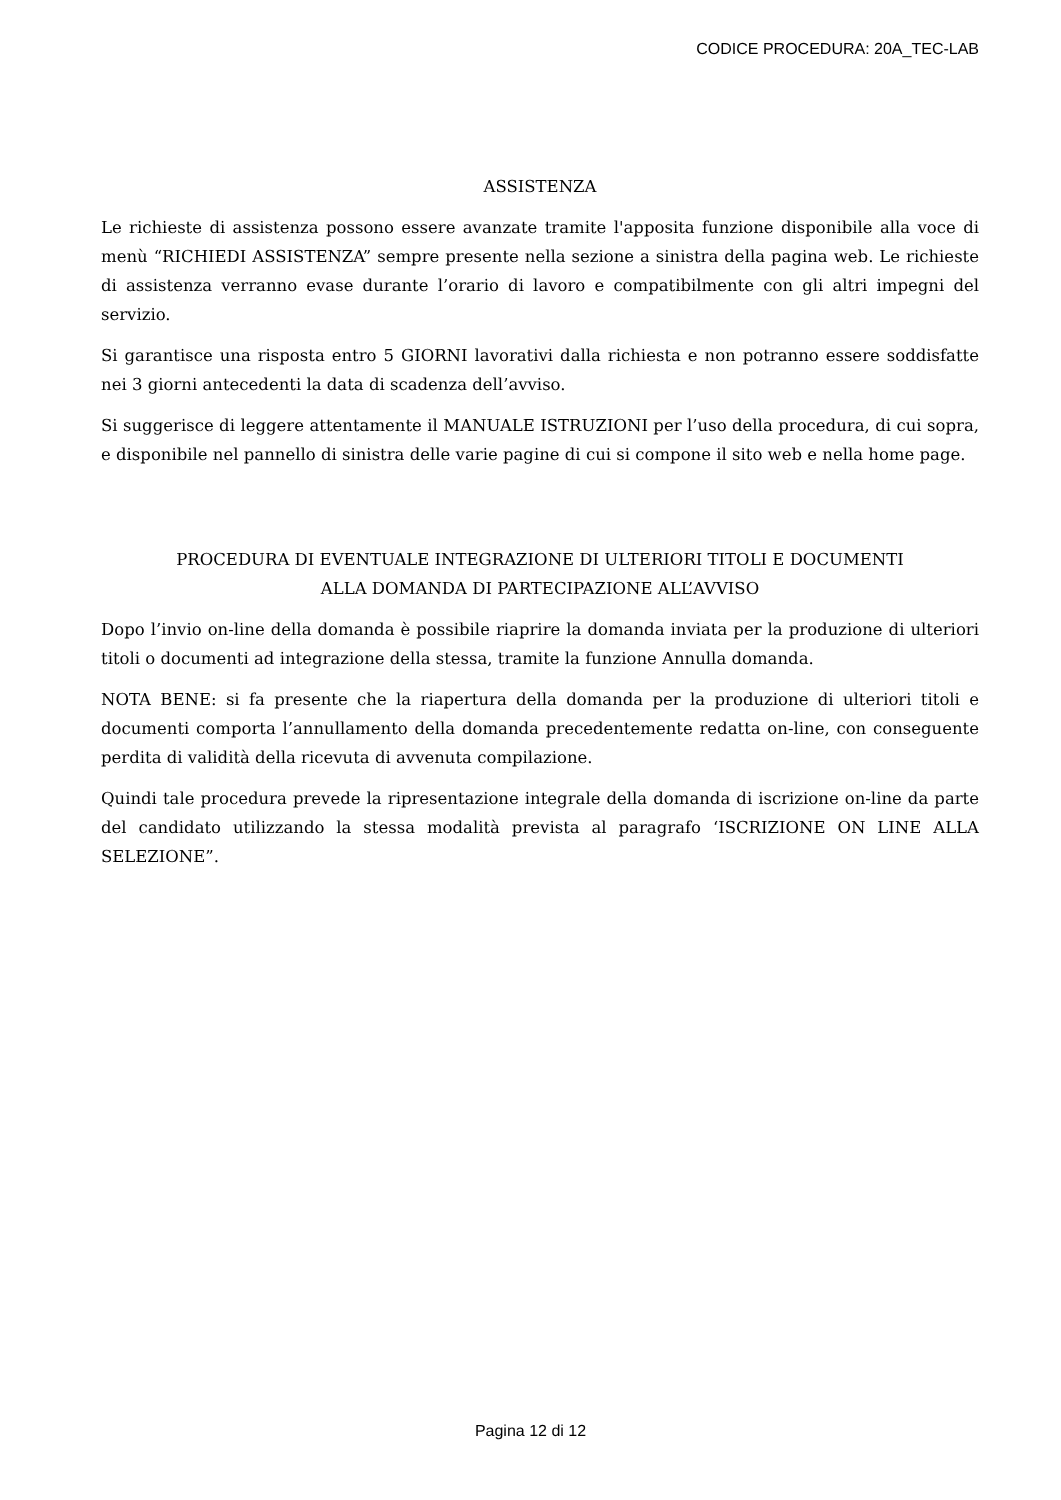CODICE PROCEDURA: 20A_TEC-LAB
ASSISTENZA
Le richieste di assistenza possono essere avanzate tramite l'apposita funzione disponibile alla voce di menù “RICHIEDI ASSISTENZA” sempre presente nella sezione a sinistra della pagina web. Le richieste di assistenza verranno evase durante l’orario di lavoro e compatibilmente con gli altri impegni del servizio.
Si garantisce una risposta entro 5 GIORNI lavorativi dalla richiesta e non potranno essere soddisfatte nei 3 giorni antecedenti la data di scadenza dell’avviso.
Si suggerisce di leggere attentamente il MANUALE ISTRUZIONI per l’uso della procedura, di cui sopra, e disponibile nel pannello di sinistra delle varie pagine di cui si compone il sito web e nella home page.
PROCEDURA DI EVENTUALE INTEGRAZIONE DI ULTERIORI TITOLI E DOCUMENTI
ALLA DOMANDA DI PARTECIPAZIONE ALL’AVVISO
Dopo l’invio on-line della domanda è possibile riaprire la domanda inviata per la produzione di ulteriori titoli o documenti ad integrazione della stessa, tramite la funzione Annulla domanda.
NOTA BENE: si fa presente che la riapertura della domanda per la produzione di ulteriori titoli e documenti comporta l’annullamento della domanda precedentemente redatta on-line, con conseguente perdita di validità della ricevuta di avvenuta compilazione.
Quindi tale procedura prevede la ripresentazione integrale della domanda di iscrizione on-line da parte del candidato utilizzando la stessa modalità prevista al paragrafo ‘ISCRIZIONE ON LINE ALLA SELEZIONE”.
Pagina 12 di 12